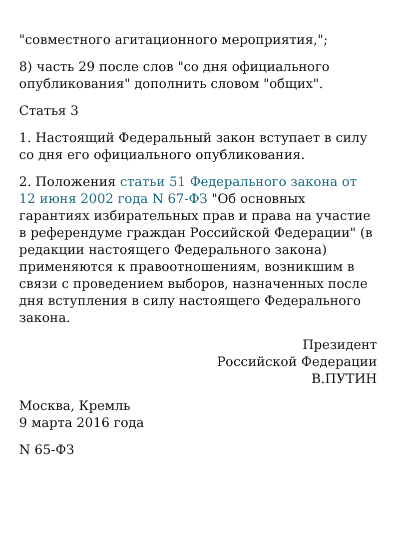"совместного агитационного мероприятия,";
8) часть 29 после слов "со дня официального опубликования" дополнить словом "общих".
Статья 3
1. Настоящий Федеральный закон вступает в силу со дня его официального опубликования.
2. Положения статьи 51 Федерального закона от 12 июня 2002 года N 67-ФЗ "Об основных гарантиях избирательных прав и права на участие в референдуме граждан Российской Федерации" (в редакции настоящего Федерального закона) применяются к правоотношениям, возникшим в связи с проведением выборов, назначенных после дня вступления в силу настоящего Федерального закона.
Президент
Российской Федерации
В.ПУТИН
Москва, Кремль
9 марта 2016 года
N 65-ФЗ